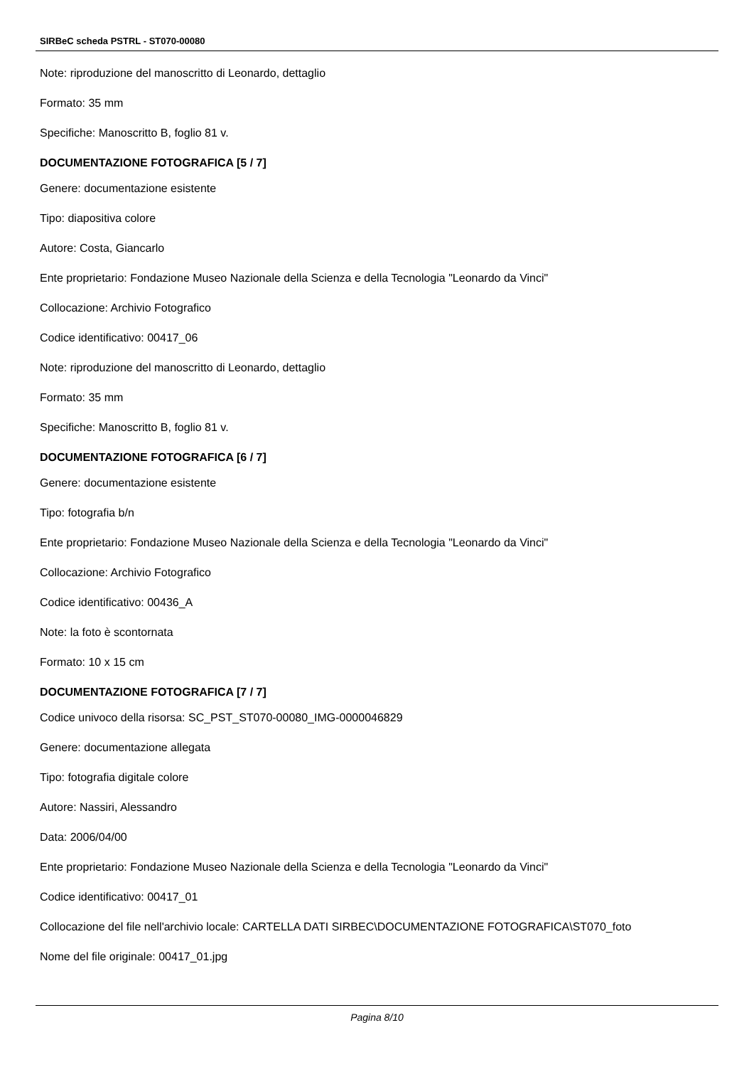SIRBeC scheda PSTRL - ST070-00080
Note: riproduzione del manoscritto di Leonardo, dettaglio
Formato: 35 mm
Specifiche: Manoscritto B, foglio 81 v.
DOCUMENTAZIONE FOTOGRAFICA [5 / 7]
Genere: documentazione esistente
Tipo: diapositiva colore
Autore: Costa, Giancarlo
Ente proprietario: Fondazione Museo Nazionale della Scienza e della Tecnologia "Leonardo da Vinci"
Collocazione: Archivio Fotografico
Codice identificativo: 00417_06
Note: riproduzione del manoscritto di Leonardo, dettaglio
Formato: 35 mm
Specifiche: Manoscritto B, foglio 81 v.
DOCUMENTAZIONE FOTOGRAFICA [6 / 7]
Genere: documentazione esistente
Tipo: fotografia b/n
Ente proprietario: Fondazione Museo Nazionale della Scienza e della Tecnologia "Leonardo da Vinci"
Collocazione: Archivio Fotografico
Codice identificativo: 00436_A
Note: la foto è scontornata
Formato: 10 x 15 cm
DOCUMENTAZIONE FOTOGRAFICA [7 / 7]
Codice univoco della risorsa: SC_PST_ST070-00080_IMG-0000046829
Genere: documentazione allegata
Tipo: fotografia digitale colore
Autore: Nassiri, Alessandro
Data: 2006/04/00
Ente proprietario: Fondazione Museo Nazionale della Scienza e della Tecnologia "Leonardo da Vinci"
Codice identificativo: 00417_01
Collocazione del file nell'archivio locale: CARTELLA DATI SIRBEC\DOCUMENTAZIONE FOTOGRAFICA\ST070_foto
Nome del file originale: 00417_01.jpg
Pagina 8/10